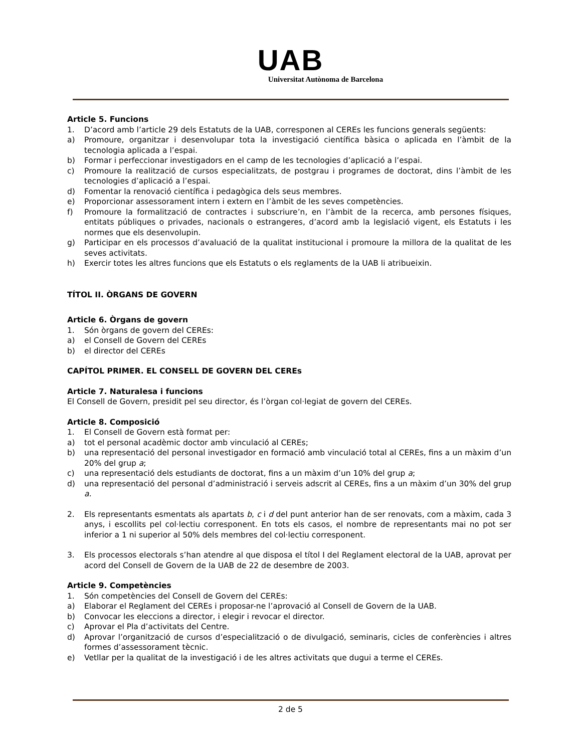UAB
Universitat Autònoma de Barcelona
Article 5. Funcions
1. D’acord amb l’article 29 dels Estatuts de la UAB, corresponen al CEREs les funcions generals següents:
a) Promoure, organitzar i desenvolupar tota la investigació científica bàsica o aplicada en l’àmbit de la tecnologia aplicada a l’espai.
b) Formar i perfeccionar investigadors en el camp de les tecnologies d’aplicació a l’espai.
c) Promoure la realització de cursos especialitzats, de postgrau i programes de doctorat, dins l’àmbit de les tecnologies d’aplicació a l’espai.
d) Fomentar la renovació científica i pedagògica dels seus membres.
e) Proporcionar assessorament intern i extern en l’àmbit de les seves competències.
f) Promoure la formalització de contractes i subscriure’n, en l’àmbit de la recerca, amb persones físiques, entitats públiques o privades, nacionals o estrangeres, d’acord amb la legislació vigent, els Estatuts i les normes que els desenvolupin.
g) Participar en els processos d’avaluació de la qualitat institucional i promoure la millora de la qualitat de les seves activitats.
h) Exercir totes les altres funcions que els Estatuts o els reglaments de la UAB li atribueixin.
TÍTOL II. ÒRGANS DE GOVERN
Article 6. Òrgans de govern
1. Són òrgans de govern del CEREs:
a) el Consell de Govern del CEREs
b) el director del CEREs
CAPÍTOL PRIMER. EL CONSELL DE GOVERN DEL CEREs
Article 7. Naturalesa i funcions
El Consell de Govern, presidit pel seu director, és l’òrgan col·legiat de govern del CEREs.
Article 8. Composició
1. El Consell de Govern està format per:
a) tot el personal acadèmic doctor amb vinculació al CEREs;
b) una representació del personal investigador en formació amb vinculació total al CEREs, fins a un màxim d’un 20% del grup a;
c) una representació dels estudiants de doctorat, fins a un màxim d’un 10% del grup a;
d) una representació del personal d’administració i serveis adscrit al CEREs, fins a un màxim d’un 30% del grup a.
2. Els representants esmentats als apartats b, c i d del punt anterior han de ser renovats, com a màxim, cada 3 anys, i escollits pel col·lectiu corresponent. En tots els casos, el nombre de representants mai no pot ser inferior a 1 ni superior al 50% dels membres del col·lectiu corresponent.
3. Els processos electorals s’han atendre al que disposa el títol I del Reglament electoral de la UAB, aprovat per acord del Consell de Govern de la UAB de 22 de desembre de 2003.
Article 9. Competències
1. Són competències del Consell de Govern del CEREs:
a) Elaborar el Reglament del CEREs i proposar-ne l’aprovació al Consell de Govern de la UAB.
b) Convocar les eleccions a director, i elegir i revocar el director.
c) Aprovar el Pla d’activitats del Centre.
d) Aprovar l’organització de cursos d’especialització o de divulgació, seminaris, cicles de conferències i altres formes d’assessorament tècnic.
e) Vetllar per la qualitat de la investigació i de les altres activitats que dugui a terme el CEREs.
2 de 5